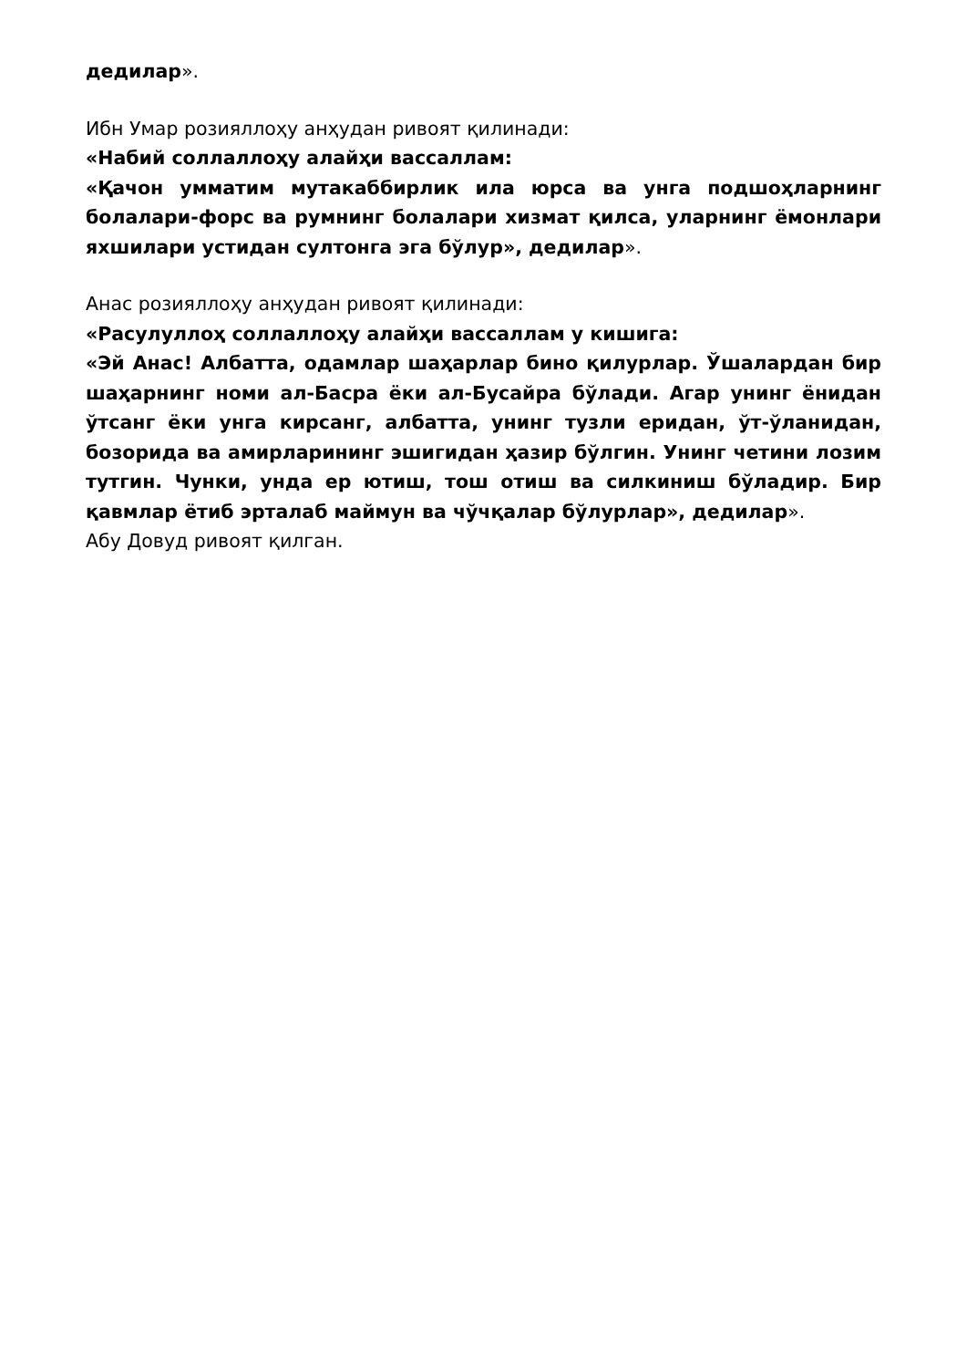дедилар».
Ибн Умар розияллоҳу анҳудан ривоят қилинади:
«Набий соллаллоҳу алайҳи вассаллам:
«Қачон умматим мутакаббирлик ила юрса ва унга подшоҳларнинг болалари-форс ва румнинг болалари хизмат қилса, уларнинг ёмонлари яхшилари устидан султонга эга бўлур», дедилар».
Анас розияллоҳу анҳудан ривоят қилинади:
«Расулуллоҳ соллаллоҳу алайҳи вассаллам у кишига:
«Эй Анас! Албатта, одамлар шаҳарлар бино қилурлар. Ўшалардан бир шаҳарнинг номи ал-Басра ёки ал-Бусайра бўлади. Агар унинг ёнидан ўтсанг ёки унга кирсанг, албатта, унинг тузли еридан, ўт-ўланидан, бозорида ва амирларининг эшигидан ҳазир бўлгин. Унинг четини лозим тутгин. Чунки, унда ер ютиш, тош отиш ва силкиниш бўладир. Бир қавмлар ётиб эрталаб маймун ва чўчқалар бўлурлар», дедилар».
Абу Довуд ривоят қилган.